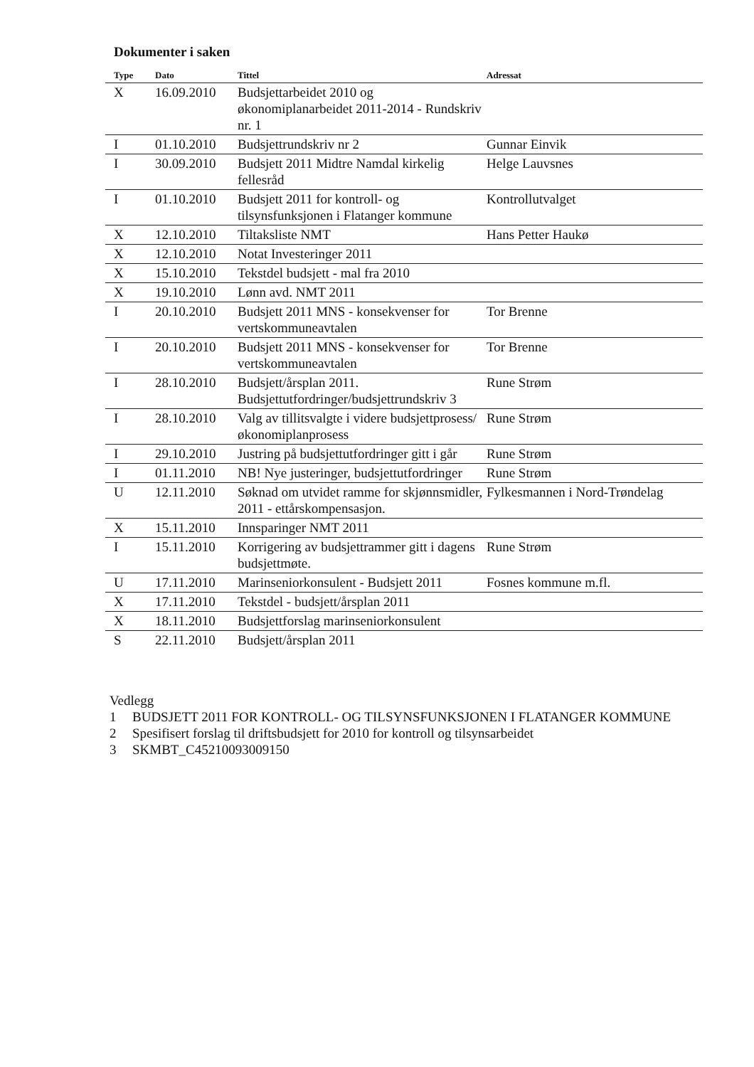Dokumenter i saken
| Type | Dato | Tittel | Adressat |
| --- | --- | --- | --- |
| X | 16.09.2010 | Budsjettarbeidet 2010 og økonomiplanarbeidet 2011-2014 - Rundskriv nr. 1 | |
| I | 01.10.2010 | Budsjettrundskriv nr 2 | Gunnar Einvik |
| I | 30.09.2010 | Budsjett 2011 Midtre Namdal kirkelig fellesråd | Helge Lauvsnes |
| I | 01.10.2010 | Budsjett 2011 for kontroll- og tilsynsfunksjonen i Flatanger kommune | Kontrollutvalget |
| X | 12.10.2010 | Tiltaksliste NMT | Hans Petter Haukø |
| X | 12.10.2010 | Notat Investeringer 2011 | |
| X | 15.10.2010 | Tekstdel budsjett - mal fra 2010 | |
| X | 19.10.2010 | Lønn avd. NMT 2011 | |
| I | 20.10.2010 | Budsjett 2011 MNS - konsekvenser for vertskommuneavtalen | Tor Brenne |
| I | 20.10.2010 | Budsjett 2011 MNS - konsekvenser for vertskommuneavtalen | Tor Brenne |
| I | 28.10.2010 | Budsjett/årsplan 2011. Budsjettutfordringer/budsjettrundskriv 3 | Rune Strøm |
| I | 28.10.2010 | Valg av tillitsvalgte i videre budsjettprosess/økonomiplanprosess | Rune Strøm |
| I | 29.10.2010 | Justring på budsjettutfordringer gitt i går | Rune Strøm |
| I | 01.11.2010 | NB! Nye justeringer, budsjettutfordringer | Rune Strøm |
| U | 12.11.2010 | Søknad om utvidet ramme for skjønnsmidler, 2011 - ettårskompensasjon. | Fylkesmannen i Nord-Trøndelag |
| X | 15.11.2010 | Innsparinger NMT 2011 | |
| I | 15.11.2010 | Korrigering av budsjettrammer gitt i dagens budsjettmøte. | Rune Strøm |
| U | 17.11.2010 | Marinseniorkonsulent - Budsjett 2011 | Fosnes kommune m.fl. |
| X | 17.11.2010 | Tekstdel - budsjett/årsplan 2011 | |
| X | 18.11.2010 | Budsjettforslag marinseniorkonsulent | |
| S | 22.11.2010 | Budsjett/årsplan 2011 | |
Vedlegg
1 BUDSJETT 2011 FOR KONTROLL- OG TILSYNSFUNKSJONEN I FLATANGER KOMMUNE
2 Spesifisert forslag til driftsbudsjett for 2010 for kontroll og tilsynsarbeidet
3 SKMBT_C45210093009150